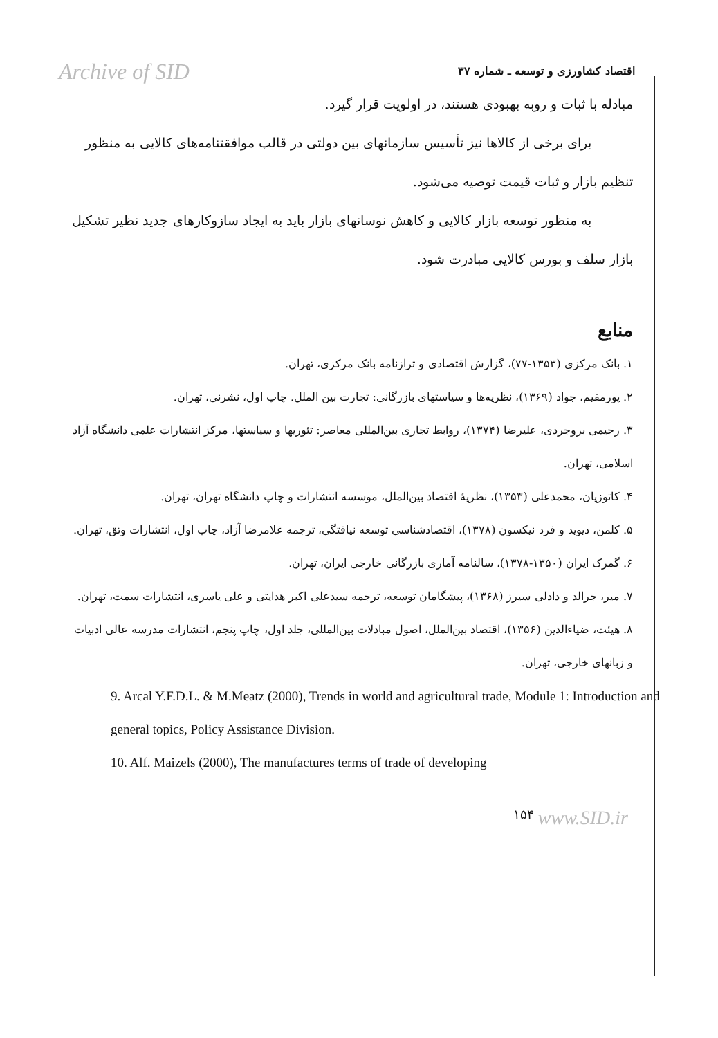Archive of SID
اقتصاد کشاورزی و توسعه ـ شماره ۳۷
مبادله با ثبات و روبه بهبودی هستند، در اولویت قرار گیرد.
برای برخی از کالاها نیز تأسیس سازمانهای بین دولتی در قالب موافقتنامه‌های کالایی به منظور تنظیم بازار و ثبات قیمت توصیه می‌شود.
به منظور توسعه بازار کالایی و کاهش نوسانهای بازار باید به ایجاد سازوکارهای جدید نظیر تشکیل بازار سلف و بورس کالایی مبادرت شود.
منابع
۱. بانک مرکزی (۱۳۵۳-۷۷)، گزارش اقتصادی و ترازنامه بانک مرکزی، تهران.
۲. پورمقیم، جواد (۱۳۶۹)، نظریه‌ها و سیاستهای بازرگانی: تجارت بین الملل. چاپ اول، نشرنی، تهران.
۳. رحیمی بروجردی، علیرضا (۱۳۷۴)، روابط تجاری بین‌المللی معاصر: تئوریها و سیاستها، مرکز انتشارات علمی دانشگاه آزاد اسلامی، تهران.
۴. کاتوزیان، محمدعلی (۱۳۵۳)، نظریهٔ اقتصاد بین‌الملل، موسسه انتشارات و چاپ دانشگاه تهران، تهران.
۵. کلمن، دیوید و فرد نیکسون (۱۳۷۸)، اقتصادشناسی توسعه نیافتگی، ترجمه غلامرضا آزاد، چاپ اول، انتشارات وثق، تهران.
۶. گمرک ایران (۱۳۵۰-۱۳۷۸)، سالنامه آماری بازرگانی خارجی ایران، تهران.
۷. میر، جرالد و دادلی سیرز (۱۳۶۸)، پیشگامان توسعه، ترجمه سیدعلی اکبر هدایتی و علی یاسری، انتشارات سمت، تهران.
۸. هیئت، ضیاءالدین (۱۳۵۶)، اقتصاد بین‌الملل، اصول مبادلات بین‌المللی، جلد اول، چاپ پنجم، انتشارات مدرسه عالی ادبیات و زبانهای خارجی، تهران.
9. Arcal Y.F.D.L. & M.Meatz (2000), Trends in world and agricultural trade, Module 1: Introduction and general topics, Policy Assistance Division.
10. Alf. Maizels (2000), The manufactures terms of trade of developing
۱۵۴ www.SID.ir